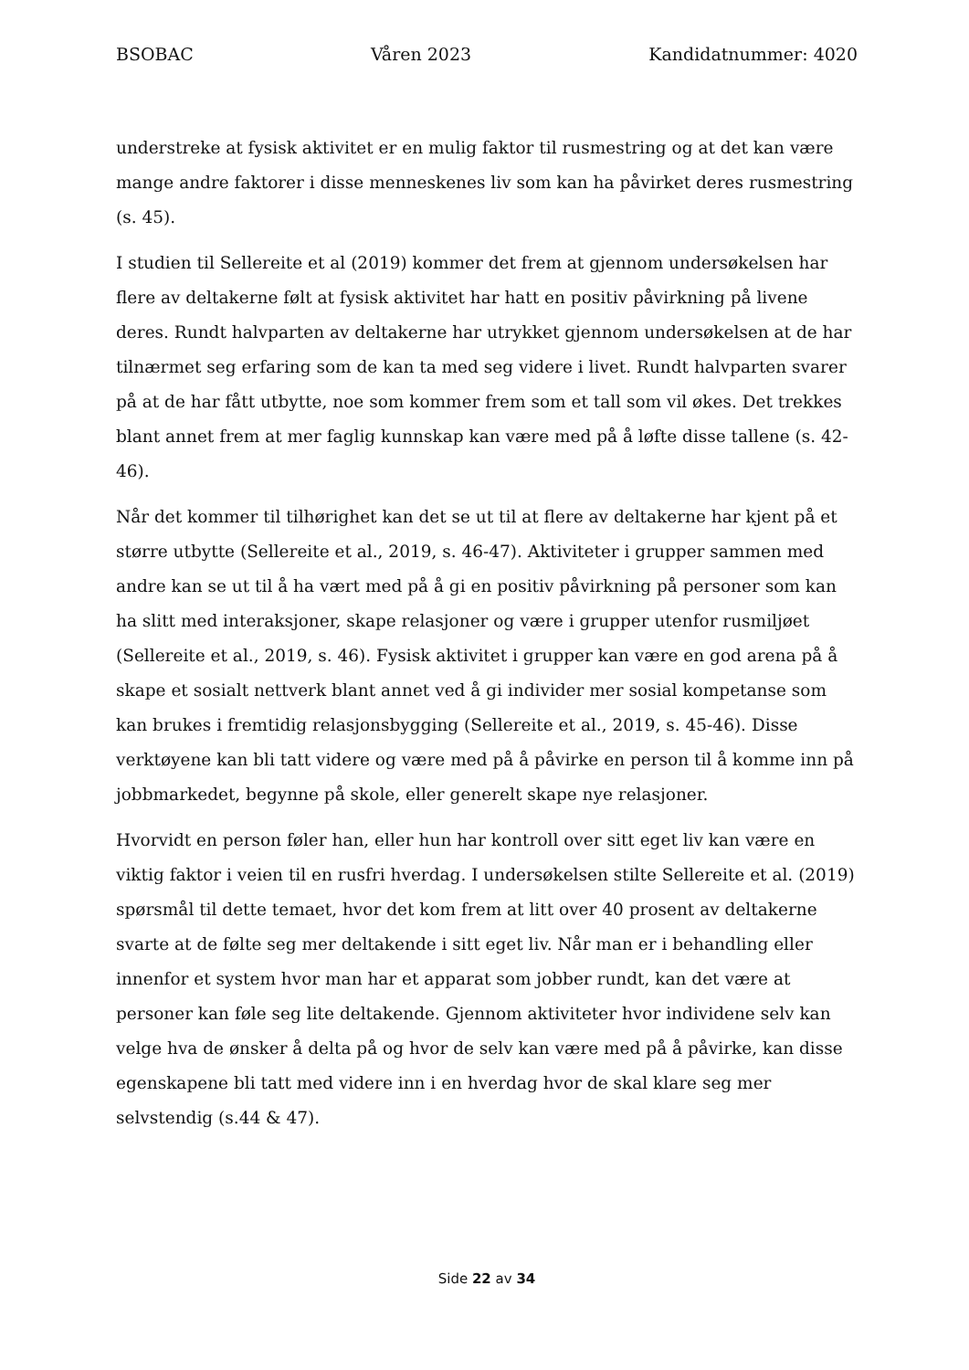BSOBAC Våren 2023 Kandidatnummer: 4020
understreke at fysisk aktivitet er en mulig faktor til rusmestring og at det kan være mange andre faktorer i disse menneskenes liv som kan ha påvirket deres rusmestring (s. 45).
I studien til Sellereite et al (2019) kommer det frem at gjennom undersøkelsen har flere av deltakerne følt at fysisk aktivitet har hatt en positiv påvirkning på livene deres. Rundt halvparten av deltakerne har utrykket gjennom undersøkelsen at de har tilnærmet seg erfaring som de kan ta med seg videre i livet. Rundt halvparten svarer på at de har fått utbytte, noe som kommer frem som et tall som vil økes. Det trekkes blant annet frem at mer faglig kunnskap kan være med på å løfte disse tallene (s. 42-46).
Når det kommer til tilhørighet kan det se ut til at flere av deltakerne har kjent på et større utbytte (Sellereite et al., 2019, s. 46-47). Aktiviteter i grupper sammen med andre kan se ut til å ha vært med på å gi en positiv påvirkning på personer som kan ha slitt med interaksjoner, skape relasjoner og være i grupper utenfor rusmiljøet (Sellereite et al., 2019, s. 46). Fysisk aktivitet i grupper kan være en god arena på å skape et sosialt nettverk blant annet ved å gi individer mer sosial kompetanse som kan brukes i fremtidig relasjonsbygging (Sellereite et al., 2019, s. 45-46). Disse verktøyene kan bli tatt videre og være med på å påvirke en person til å komme inn på jobbmarkedet, begynne på skole, eller generelt skape nye relasjoner.
Hvorvidt en person føler han, eller hun har kontroll over sitt eget liv kan være en viktig faktor i veien til en rusfri hverdag. I undersøkelsen stilte Sellereite et al. (2019) spørsmål til dette temaet, hvor det kom frem at litt over 40 prosent av deltakerne svarte at de følte seg mer deltakende i sitt eget liv. Når man er i behandling eller innenfor et system hvor man har et apparat som jobber rundt, kan det være at personer kan føle seg lite deltakende. Gjennom aktiviteter hvor individene selv kan velge hva de ønsker å delta på og hvor de selv kan være med på å påvirke, kan disse egenskapene bli tatt med videre inn i en hverdag hvor de skal klare seg mer selvstendig (s.44 & 47).
Side 22 av 34